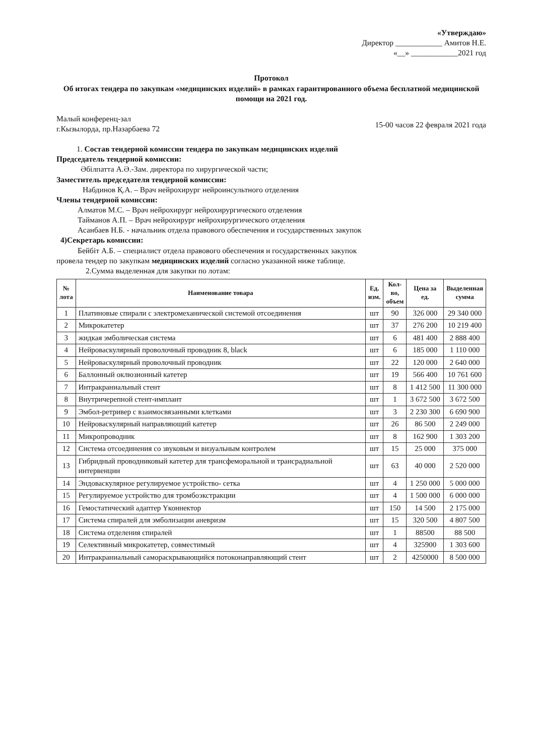«Утверждаю»
Директор ____________ Амитов Н.Е.
«__» ____________2021 год
Протокол
Об итогах тендера по закупкам «медицинских изделий» в рамках гарантированного объема бесплатной медицинской помощи на 2021 год.
Малый конференц-зал
г.Кызылорда, пр.Назарбаева 72
15-00 часов 22 февраля 2021 года
1. Состав тендерной комиссии тендера по закупкам медицинских изделий
Председатель тендерной комиссии:
Әбілпатта А.Ә.-Зам. директора по хирургической части;
Заместитель председателя тендерной комиссии:
Набдинов Қ.А. – Врач нейрохирург нейроинсультного отделения
Члены тендерной комиссии:
Алматов М.С. – Врач нейрохирург нейрохирургического отделения
Тайманов А.П. – Врач нейрохирург нейрохирургического отделения
Асанбаев Н.Б. - начальник отдела правового обеспечения и государственных закупок
4)Секретарь комиссии:
Бейбіт А.Б. – специалист отдела правового обеспечения и государственных закупок
провела тендер по закупкам медицинских изделий согласно указанной ниже таблице.
2.Сумма выделенная для закупки по лотам:
| № лота | Наименование товара | Ед. изм. | Кол- во, объем | Цена за ед. | Выделенная сумма |
| --- | --- | --- | --- | --- | --- |
| 1 | Платиновые спирали с электромеханической системой отсоединения | шт | 90 | 326 000 | 29 340 000 |
| 2 | Микрокатетер | шт | 37 | 276 200 | 10 219 400 |
| 3 | жидкая эмболическая система | шт | 6 | 481 400 | 2 888 400 |
| 4 | Нейроваскулярный проволочный проводник 8, black | шт | 6 | 185 000 | 1 110 000 |
| 5 | Нейроваскулярный проволочный проводник | шт | 22 | 120 000 | 2 640 000 |
| 6 | Баллонный оклюзионный катетер | шт | 19 | 566 400 | 10 761 600 |
| 7 | Интракраниальный стент | шт | 8 | 1 412 500 | 11 300 000 |
| 8 | Внутричерепной стент-имплант | шт | 1 | 3 672 500 | 3 672 500 |
| 9 | Эмбол-ретривер с взаимосвязанными клетками | шт | 3 | 2 230 300 | 6 690 900 |
| 10 | Нейроваскулярный направляющий катетер | шт | 26 | 86 500 | 2 249 000 |
| 11 | Микропроводник | шт | 8 | 162 900 | 1 303 200 |
| 12 | Система отсоединения со звуковым и визуальным контролем | шт | 15 | 25 000 | 375 000 |
| 13 | Гибридный проводниковый катетер для трансфеморальной и трансрадиальной интервенции | шт | 63 | 40 000 | 2 520 000 |
| 14 | Эндоваскулярное регулируемое устройство- сетка | шт | 4 | 1 250 000 | 5 000 000 |
| 15 | Регулируемое устройство для тромбоэкстракции | шт | 4 | 1 500 000 | 6 000 000 |
| 16 | Гемостатический адаптер Yконнектор | шт | 150 | 14 500 | 2 175 000 |
| 17 | Система спиралей для эмболизации аневризм | шт | 15 | 320 500 | 4 807 500 |
| 18 | Система отделения спиралей | шт | 1 | 88500 | 88 500 |
| 19 | Селективный микрокатетер, совместимый | шт | 4 | 325900 | 1 303 600 |
| 20 | Интракраниальный самораскрывающийся потоконаправляющий стент | шт | 2 | 4250000 | 8 500 000 |